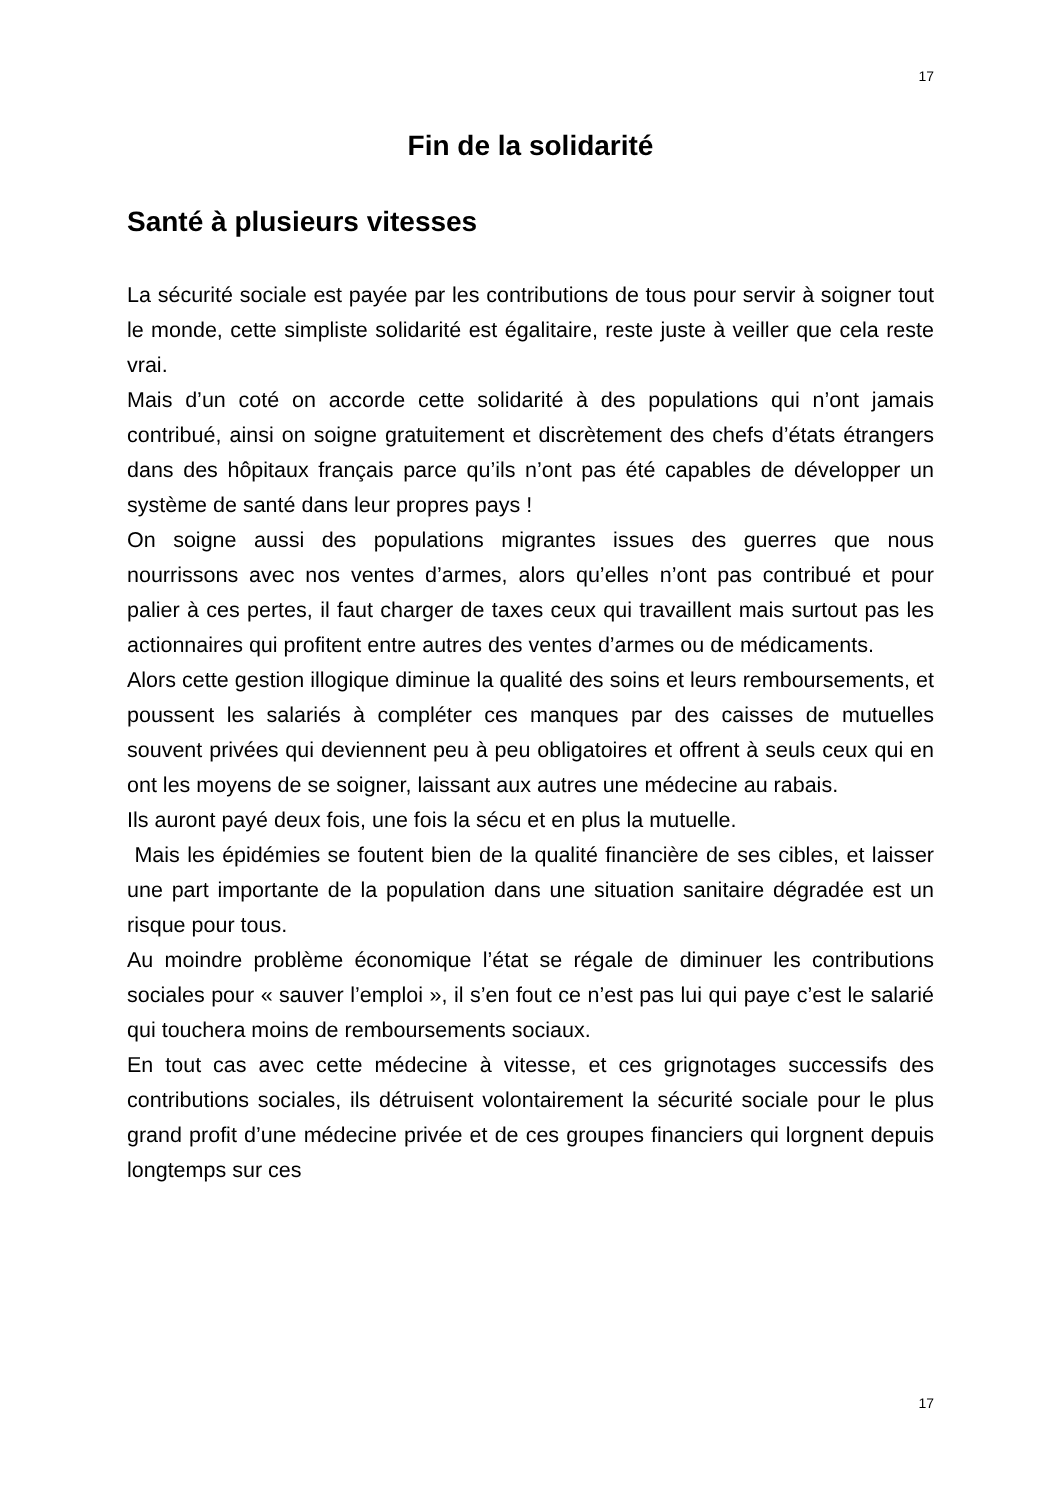17
Fin de la solidarité
Santé à plusieurs vitesses
La sécurité sociale est payée par les contributions de tous pour servir à soigner tout le monde, cette simpliste solidarité est égalitaire, reste juste à veiller que cela reste vrai.
Mais d’un coté on accorde cette solidarité à des populations qui n’ont jamais contribué, ainsi on soigne gratuitement et discrètement des chefs d’états étrangers dans des hôpitaux français parce qu’ils n’ont pas été capables de développer un système de santé dans leur propres pays !
On soigne aussi des populations migrantes issues des guerres que nous nourrissons avec nos ventes d’armes, alors qu’elles n’ont pas contribué et pour palier à ces pertes, il faut charger de taxes ceux qui travaillent mais surtout pas les actionnaires qui profitent entre autres des ventes d’armes ou de médicaments.
Alors cette gestion illogique diminue la qualité des soins et leurs remboursements, et poussent les salariés à compléter ces manques par des caisses de mutuelles souvent privées qui deviennent peu à peu obligatoires et offrent à seuls ceux qui en ont les moyens de se soigner, laissant aux autres une médecine au rabais.
Ils auront payé deux fois, une fois la sécu et en plus la mutuelle.
Mais les épidémies se foutent bien de la qualité financière de ses cibles, et laisser une part importante de la population dans une situation sanitaire dégradée est un risque pour tous.
Au moindre problème économique l’état se régale de diminuer les contributions sociales pour « sauver l’emploi », il s’en fout ce n’est pas lui qui paye c’est le salarié qui touchera moins de remboursements sociaux.
En tout cas avec cette médecine à vitesse, et ces grignotages successifs des contributions sociales, ils détruisent volontairement la sécurité sociale pour le plus grand profit d’une médecine privée et de ces groupes financiers qui lorgnent depuis longtemps sur ces
17